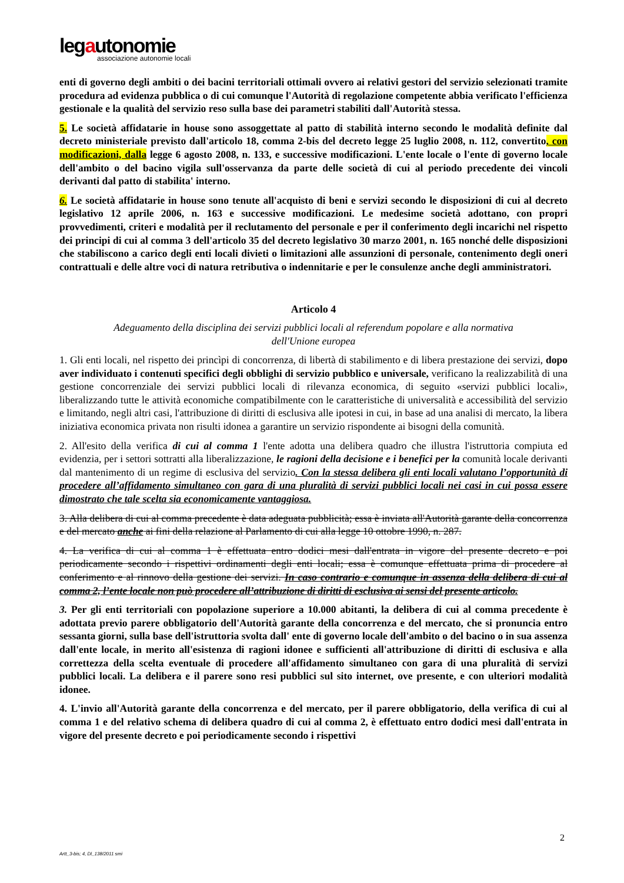legautonomie
associazione autonomie locali
enti di governo degli ambiti o dei bacini territoriali ottimali ovvero ai relativi gestori del servizio selezionati tramite procedura ad evidenza pubblica o di cui comunque l'Autorità di regolazione competente abbia verificato l'efficienza gestionale e la qualità del servizio reso sulla base dei parametri stabiliti dall'Autorità stessa.
5. Le società affidatarie in house sono assoggettate al patto di stabilità interno secondo le modalità definite dal decreto ministeriale previsto dall'articolo 18, comma 2-bis del decreto legge 25 luglio 2008, n. 112, convertito, con modificazioni, dalla legge 6 agosto 2008, n. 133, e successive modificazioni. L'ente locale o l'ente di governo locale dell'ambito o del bacino vigila sull'osservanza da parte delle società di cui al periodo precedente dei vincoli derivanti dal patto di stabilita' interno.
6. Le società affidatarie in house sono tenute all'acquisto di beni e servizi secondo le disposizioni di cui al decreto legislativo 12 aprile 2006, n. 163 e successive modificazioni. Le medesime società adottano, con propri provvedimenti, criteri e modalità per il reclutamento del personale e per il conferimento degli incarichi nel rispetto dei principi di cui al comma 3 dell'articolo 35 del decreto legislativo 30 marzo 2001, n. 165 nonché delle disposizioni che stabiliscono a carico degli enti locali divieti o limitazioni alle assunzioni di personale, contenimento degli oneri contrattuali e delle altre voci di natura retributiva o indennitarie e per le consulenze anche degli amministratori.
Articolo 4
Adeguamento della disciplina dei servizi pubblici locali al referendum popolare e alla normativa
dell'Unione europea
1. Gli enti locali, nel rispetto dei princìpi di concorrenza, di libertà di stabilimento e di libera prestazione dei servizi, dopo aver individuato i contenuti specifici degli obblighi di servizio pubblico e universale, verificano la realizzabilità di una gestione concorrenziale dei servizi pubblici locali di rilevanza economica, di seguito «servizi pubblici locali», liberalizzando tutte le attività economiche compatibilmente con le caratteristiche di universalità e accessibilità del servizio e limitando, negli altri casi, l'attribuzione di diritti di esclusiva alle ipotesi in cui, in base ad una analisi di mercato, la libera iniziativa economica privata non risulti idonea a garantire un servizio rispondente ai bisogni della comunità.
2. All'esito della verifica di cui al comma 1 l'ente adotta una delibera quadro che illustra l'istruttoria compiuta ed evidenzia, per i settori sottratti alla liberalizzazione, le ragioni della decisione e i benefici per la comunità locale derivanti dal mantenimento di un regime di esclusiva del servizio. Con la stessa delibera gli enti locali valutano l’opportunità di procedere all’affidamento simultaneo con gara di una pluralità di servizi pubblici locali nei casi in cui possa essere dimostrato che tale scelta sia economicamente vantaggiosa.
3. Alla delibera di cui al comma precedente è data adeguata pubblicità; essa è inviata all'Autorità garante della concorrenza e del mercato anche ai fini della relazione al Parlamento di cui alla legge 10 ottobre 1990, n. 287.
4. La verifica di cui al comma 1 è effettuata entro dodici mesi dall'entrata in vigore del presente decreto e poi periodicamente secondo i rispettivi ordinamenti degli enti locali; essa è comunque effettuata prima di procedere al conferimento e al rinnovo della gestione dei servizi. In caso contrario e comunque in assenza della delibera di cui al comma 2, l’ente locale non può procedere all’attribuzione di diritti di esclusiva ai sensi del presente articolo.
3. Per gli enti territoriali con popolazione superiore a 10.000 abitanti, la delibera di cui al comma precedente è adottata previo parere obbligatorio dell'Autorità garante della concorrenza e del mercato, che si pronuncia entro sessanta giorni, sulla base dell'istruttoria svolta dall' ente di governo locale dell'ambito o del bacino o in sua assenza dall'ente locale, in merito all'esistenza di ragioni idonee e sufficienti all'attribuzione di diritti di esclusiva e alla correttezza della scelta eventuale di procedere all'affidamento simultaneo con gara di una pluralità di servizi pubblici locali. La delibera e il parere sono resi pubblici sul sito internet, ove presente, e con ulteriori modalità idonee.
4. L'invio all'Autorità garante della concorrenza e del mercato, per il parere obbligatorio, della verifica di cui al comma 1 e del relativo schema di delibera quadro di cui al comma 2, è effettuato entro dodici mesi dall'entrata in vigore del presente decreto e poi periodicamente secondo i rispettivi
2
Artt_3-bis; 4, Dl_138/2011 smi